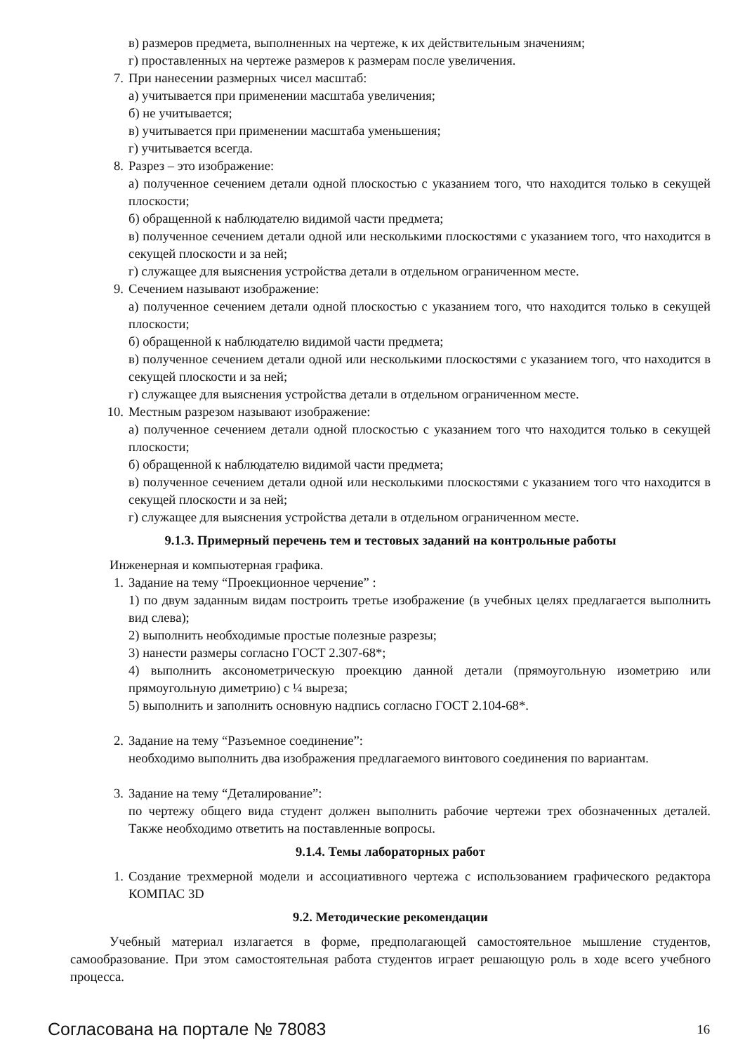в) размеров предмета, выполненных на чертеже, к их действительным значениям;
г) проставленных на чертеже размеров к размерам после увеличения.
7. При нанесении размерных чисел масштаб:
а) учитывается при применении масштаба увеличения;
б) не учитывается;
в) учитывается при применении масштаба уменьшения;
г) учитывается всегда.
8. Разрез – это изображение:
а) полученное сечением детали одной плоскостью с указанием того, что находится только в секущей плоскости;
б) обращенной к наблюдателю видимой части предмета;
в) полученное сечением детали одной или несколькими плоскостями с указанием того, что находится в секущей плоскости и за ней;
г) служащее для выяснения устройства детали в отдельном ограниченном месте.
9. Сечением называют изображение:
а) полученное сечением детали одной плоскостью с указанием того, что находится только в секущей плоскости;
б) обращенной к наблюдателю видимой части предмета;
в) полученное сечением детали одной или несколькими плоскостями с указанием того, что находится в секущей плоскости и за ней;
г) служащее для выяснения устройства детали в отдельном ограниченном месте.
10. Местным разрезом называют изображение:
а) полученное сечением детали одной плоскостью с указанием того что находится только в секущей плоскости;
б) обращенной к наблюдателю видимой части предмета;
в) полученное сечением детали одной или несколькими плоскостями с указанием того что находится в секущей плоскости и за ней;
г) служащее для выяснения устройства детали в отдельном ограниченном месте.
9.1.3. Примерный перечень тем и тестовых заданий на контрольные работы
Инженерная и компьютерная графика.
1. Задание на тему “Проекционное черчение” :
1) по двум заданным видам построить третье изображение (в учебных целях предлагается выполнить вид слева);
2) выполнить необходимые простые полезные разрезы;
3) нанести размеры согласно ГОСТ 2.307-68*;
4) выполнить аксонометрическую проекцию данной детали (прямоугольную изометрию или прямоугольную диметрию) с ¼ выреза;
5) выполнить и заполнить основную надпись согласно ГОСТ 2.104-68*.
2. Задание на тему “Разъемное соединение”:
необходимо выполнить два изображения предлагаемого винтового соединения по вариантам.
3. Задание на тему “Деталирование”:
по чертежу общего вида студент должен выполнить рабочие чертежи трех обозначенных деталей. Также необходимо ответить на поставленные вопросы.
9.1.4. Темы лабораторных работ
1. Создание трехмерной модели и ассоциативного чертежа с использованием графического редактора КОМПАС 3D
9.2. Методические рекомендации
Учебный материал излагается в форме, предполагающей самостоятельное мышление студентов, самообразование. При этом самостоятельная работа студентов играет решающую роль в ходе всего учебного процесса.
Согласована на портале № 78083 16